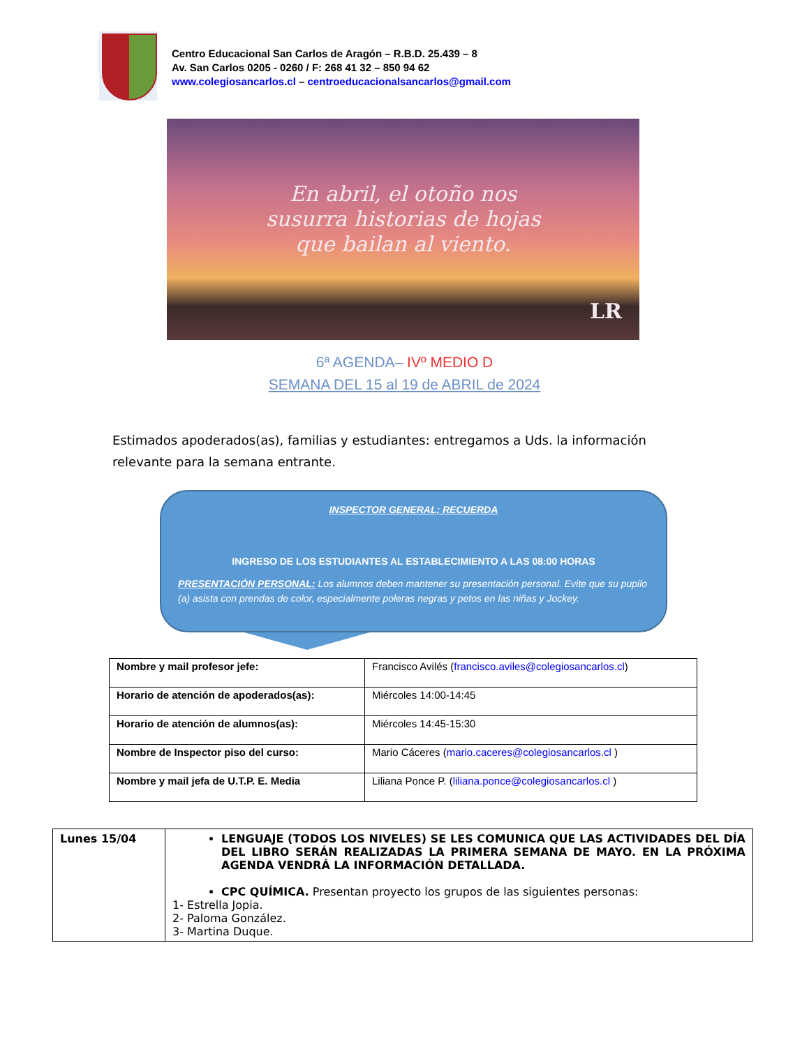Centro Educacional San Carlos de Aragón – R.B.D. 25.439 – 8
Av. San Carlos 0205 - 0260 / F: 268 41 32 – 850 94 62
www.colegiosancarlos.cl – centroeducacionalsancarlos@gmail.com
En abril, el otoño nos
susurra historias de hojas
que bailan al viento.
LR
6ª AGENDA– IVº MEDIO D
SEMANA DEL 15 al 19 de ABRIL de 2024
Estimados apoderados(as), familias y estudiantes: entregamos a Uds. la información relevante para la semana entrante.
INSPECTOR GENERAL; RECUERDA
INGRESO DE LOS ESTUDIANTES AL ESTABLECIMIENTO A LAS 08:00 HORAS
PRESENTACIÓN PERSONAL: Los alumnos deben mantener su presentación personal. Evite que su pupilo (a) asista con prendas de color, especialmente poleras negras y petos en las niñas y Jockey.
| Nombre y mail profesor jefe: | Francisco Avilés ( francisco.aviles@colegiosancarlos.cl ) |
| Horario de atención de apoderados(as): | Miércoles 14:00-14:45 |
| Horario de atención de alumnos(as): | Miércoles 14:45-15:30 |
| Nombre de Inspector piso del curso: | Mario Cáceres ( mario.caceres@colegiosancarlos.cl ) |
| Nombre y mail jefa de U.T.P. E. Media | Liliana Ponce P. ( liliana.ponce@colegiosancarlos.cl ) |
| Lunes 15/04 | LENGUAJE (TODOS LOS NIVELES) SE LES COMUNICA QUE LAS ACTIVIDADES DEL DÍA DEL LIBRO SERÁN REALIZADAS LA PRIMERA SEMANA DE MAYO. EN LA PRÓXIMA AGENDA VENDRÁ LA INFORMACIÓN DETALLADA. CPC QUÍMICA. Presentan proyecto los grupos de las siguientes personas: 1- Estrella Jopia. 2- Paloma González. 3- Martina Duque. |